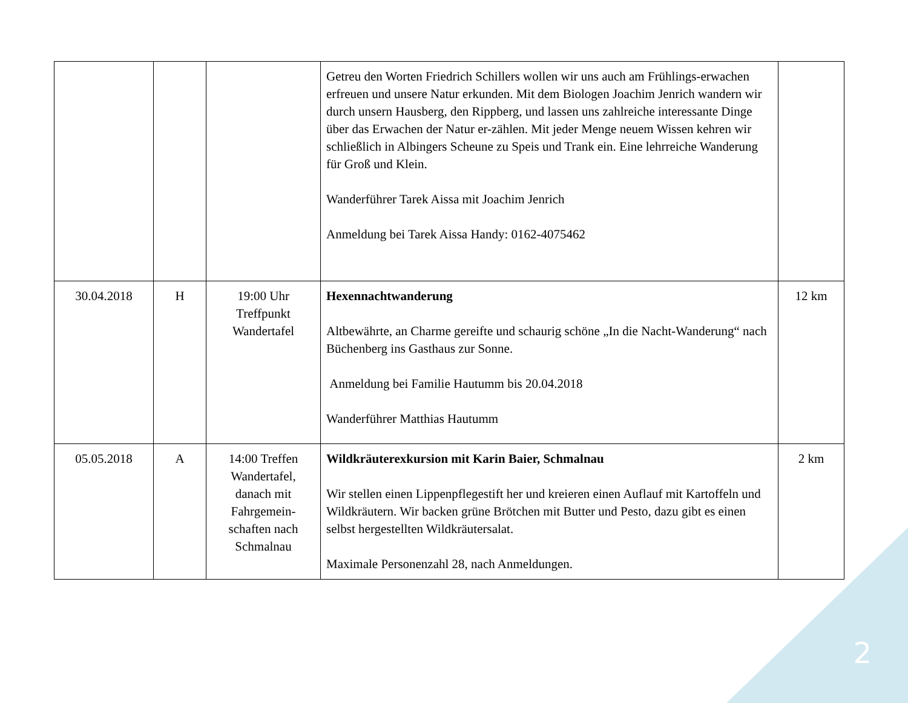| | | | Getreu den Worten Friedrich Schillers wollen wir uns auch am Frühlings-erwachen erfreuen und unsere Natur erkunden. Mit dem Biologen Joachim Jenrich wandern wir durch unsern Hausberg, den Rippberg, und lassen uns zahlreiche interessante Dinge über das Erwachen der Natur er-zählen. Mit jeder Menge neuem Wissen kehren wir schließlich in Albingers Scheune zu Speis und Trank ein. Eine lehrreiche Wanderung für Groß und Klein. Wanderführer Tarek Aissa mit Joachim Jenrich Anmeldung bei Tarek Aissa Handy: 0162-4075462 | |
| 30.04.2018 | H | 19:00 Uhr Treffpunkt Wandertafel | Hexennachtwanderung Altbewährte, an Charme gereifte und schaurig schöne „In die Nacht-Wanderung“ nach Büchenberg ins Gasthaus zur Sonne. Anmeldung bei Familie Hautumm bis 20.04.2018 Wanderführer Matthias Hautumm | 12 km |
| 05.05.2018 | A | 14:00 Treffen Wandertafel, danach mit Fahrgemein-schaften nach Schmalnau | Wildkräuterexkursion mit Karin Baier, Schmalnau Wir stellen einen Lippenpflegestift her und kreieren einen Auflauf mit Kartoffeln und Wildkräutern. Wir backen grüne Brötchen mit Butter und Pesto, dazu gibt es einen selbst hergestellten Wildkräutersalat. Maximale Personenzahl 28, nach Anmeldungen. | 2 km |
2